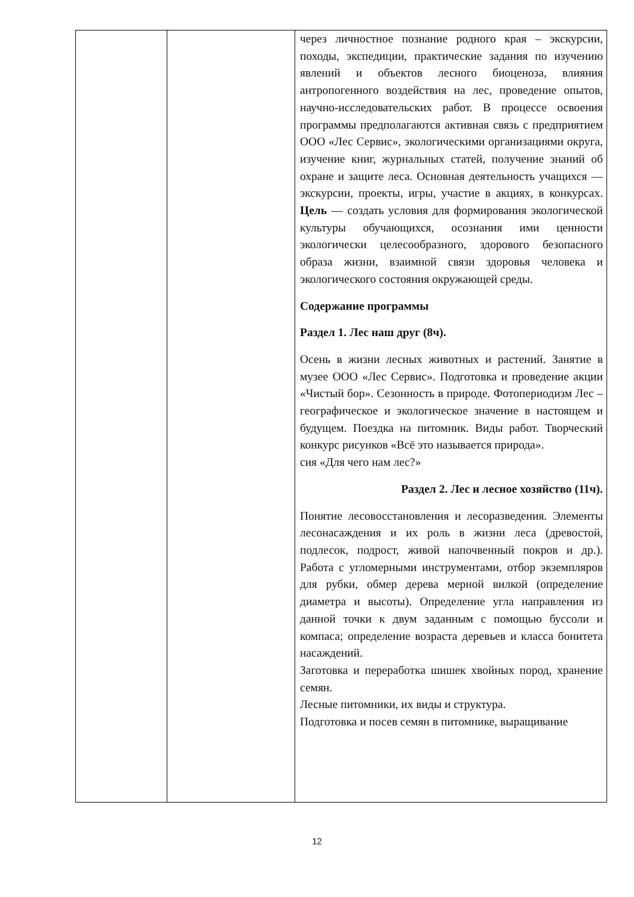| | | через личностное познание родного края – экскурсии, походы, экспедиции, практические задания по изучению явлений и объектов лесного биоценоза, влияния антропогенного воздействия на лес, проведение опытов, научно-исследовательских работ. В процессе освоения программы предполагаются активная связь с предприятием ООО «Лес Сервис», экологическими организациями округа, изучение книг, журнальных статей, получение знаний об охране и защите леса. Основная деятельность учащихся — экскурсии, проекты, игры, участие в акциях, в конкурсах. Цель — создать условия для формирования экологической культуры обучающихся, осознания ими ценности экологически целесообразного, здорового безопасного образа жизни, взаимной связи здоровья человека и экологического состояния окружающей среды. Содержание программы Раздел 1. Лес наш друг (8ч). Осень в жизни лесных животных и растений. Занятие в музее ООО «Лес Сервис». Подготовка и проведение акции «Чистый бор». Сезонность в природе. Фотопериодизм Лес – географическое и экологическое значение в настоящем и будущем. Поездка на питомник. Виды работ. Творческий конкурс рисунков «Всё это называется природа». сия «Для чего нам лес?» Раздел 2. Лес и лесное хозяйство (11ч). Понятие лесовосстановления и лесоразведения. Элементы лесонасаждения и их роль в жизни леса (древостой, подлесок, подрост, живой напочвенный покров и др.). Работа с угломерными инструментами, отбор экземпляров для рубки, обмер дерева мерной вилкой (определение диаметра и высоты). Определение угла направления из данной точки к двум заданным с помощью буссоли и компаса; определение возраста деревьев и класса бонитета насаждений. Заготовка и переработка шишек хвойных пород, хранение семян. Лесные питомники, их виды и структура. Подготовка и посев семян в питомнике, выращивание |
12